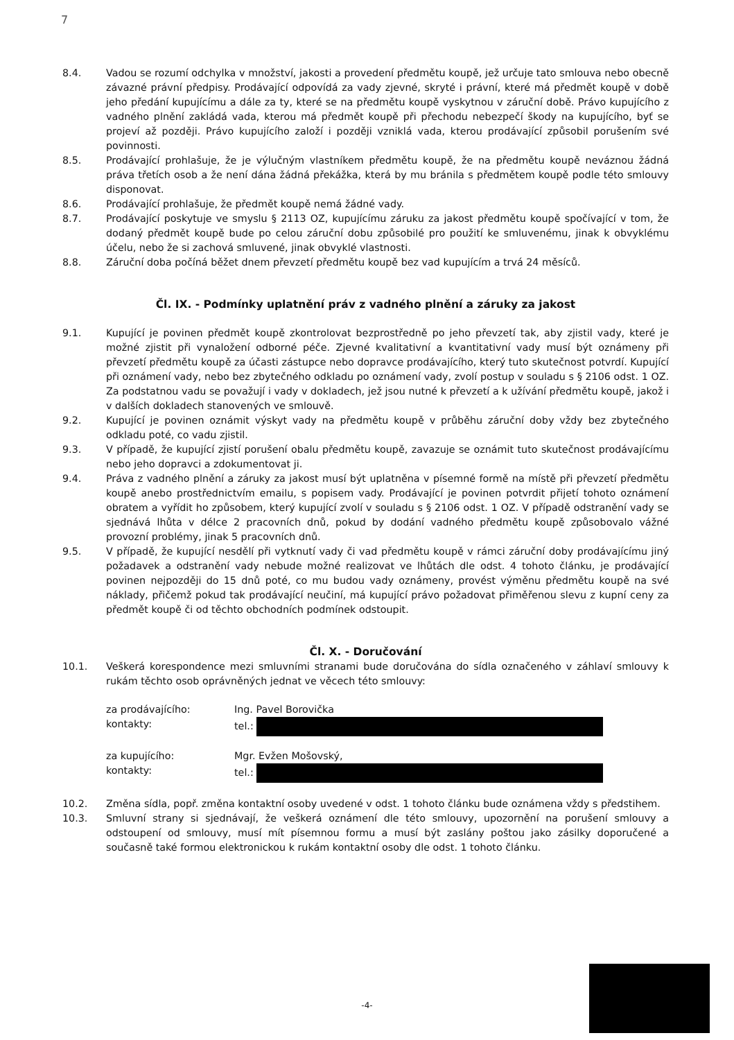7
8.4. Vadou se rozumí odchylka v množství, jakosti a provedení předmětu koupě, jež určuje tato smlouva nebo obecně závazné právní předpisy. Prodávající odpovídá za vady zjevné, skryté i právní, které má předmět koupě v době jeho předání kupujícímu a dále za ty, které se na předmětu koupě vyskytnou v záruční době. Právo kupujícího z vadného plnění zakládá vada, kterou má předmět koupě při přechodu nebezpečí škody na kupujícího, byť se projeví až později. Právo kupujícího založí i později vzniklá vada, kterou prodávající způsobil porušením své povinnosti.
8.5. Prodávající prohlašuje, že je výlučným vlastníkem předmětu koupě, že na předmětu koupě neváznou žádná práva třetích osob a že není dána žádná překážka, která by mu bránila s předmětem koupě podle této smlouvy disponovat.
8.6. Prodávající prohlašuje, že předmět koupě nemá žádné vady.
8.7. Prodávající poskytuje ve smyslu § 2113 OZ, kupujícímu záruku za jakost předmětu koupě spočívající v tom, že dodaný předmět koupě bude po celou záruční dobu způsobilé pro použití ke smluvenému, jinak k obvyklému účelu, nebo že si zachová smluvené, jinak obvyklé vlastnosti.
8.8. Záruční doba počíná běžet dnem převzetí předmětu koupě bez vad kupujícím a trvá 24 měsíců.
Čl. IX. - Podmínky uplatnění práv z vadného plnění a záruky za jakost
9.1. Kupující je povinen předmět koupě zkontrolovat bezprostředně po jeho převzetí tak, aby zjistil vady, které je možné zjistit při vynaložení odborné péče. Zjevné kvalitativní a kvantitativní vady musí být oznámeny při převzetí předmětu koupě za účasti zástupce nebo dopravce prodávajícího, který tuto skutečnost potvrdí. Kupující při oznámení vady, nebo bez zbytečného odkladu po oznámení vady, zvolí postup v souladu s § 2106 odst. 1 OZ. Za podstatnou vadu se považují i vady v dokladech, jež jsou nutné k převzetí a k užívání předmětu koupě, jakož i v dalších dokladech stanovených ve smlouvě.
9.2. Kupující je povinen oznámit výskyt vady na předmětu koupě v průběhu záruční doby vždy bez zbytečného odkladu poté, co vadu zjistil.
9.3. V případě, že kupující zjistí porušení obalu předmětu koupě, zavazuje se oznámit tuto skutečnost prodávajícímu nebo jeho dopravci a zdokumentovat ji.
9.4. Práva z vadného plnění a záruky za jakost musí být uplatněna v písemné formě na místě při převzetí předmětu koupě anebo prostřednictvím emailu, s popisem vady. Prodávající je povinen potvrdit přijetí tohoto oznámení obratem a vyřídit ho způsobem, který kupující zvolí v souladu s § 2106 odst. 1 OZ. V případě odstranění vady se sjednává lhůta v délce 2 pracovních dnů, pokud by dodání vadného předmětu koupě způsobovalo vážné provozní problémy, jinak 5 pracovních dnů.
9.5. V případě, že kupující nesdělí při vytknutí vady či vad předmětu koupě v rámci záruční doby prodávajícímu jiný požadavek a odstranění vady nebude možné realizovat ve lhůtách dle odst. 4 tohoto článku, je prodávající povinen nejpozději do 15 dnů poté, co mu budou vady oznámeny, provést výměnu předmětu koupě na své náklady, přičemž pokud tak prodávající neučiní, má kupující právo požadovat přiměřenou slevu z kupní ceny za předmět koupě či od těchto obchodních podmínek odstoupit.
Čl. X. - Doručování
10.1. Veškerá korespondence mezi smluvními stranami bude doručována do sídla označeného v záhlaví smlouvy k rukám těchto osob oprávněných jednat ve věcech této smlouvy:
za prodávajícího:
Ing. Pavel Borovička
kontakty:
tel.:
za kupujícího:
Mgr. Evžen Mošovský,
kontakty:
tel.:
10.2. Změna sídla, popř. změna kontaktní osoby uvedené v odst. 1 tohoto článku bude oznámena vždy s předstihem.
10.3. Smluvní strany si sjednávají, že veškerá oznámení dle této smlouvy, upozornění na porušení smlouvy a odstoupení od smlouvy, musí mít písemnou formu a musí být zaslány poštou jako zásilky doporučené a současně také formou elektronickou k rukám kontaktní osoby dle odst. 1 tohoto článku.
-4-